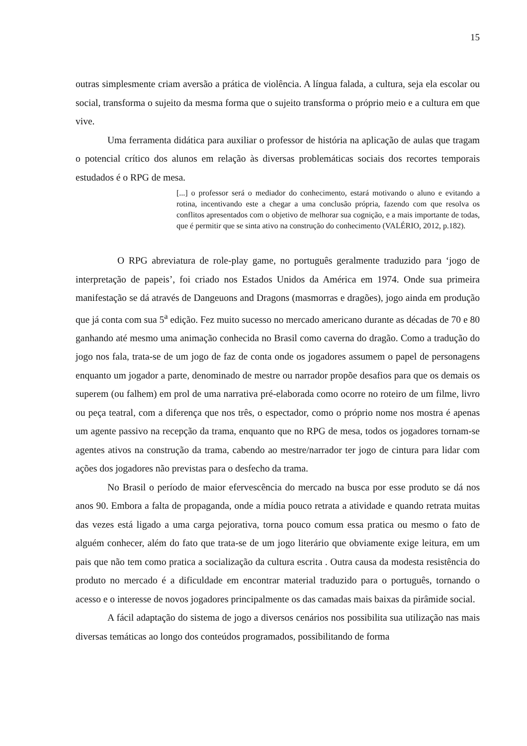15
outras simplesmente criam aversão a prática de violência. A língua falada, a cultura, seja ela escolar ou social, transforma o sujeito da mesma forma que o sujeito transforma o próprio meio e a cultura em que vive.
Uma ferramenta didática para auxiliar o professor de história na aplicação de aulas que tragam o potencial crítico dos alunos em relação às diversas problemáticas sociais dos recortes temporais estudados é o RPG de mesa.
[...] o professor será o mediador do conhecimento, estará motivando o aluno e evitando a rotina, incentivando este a chegar a uma conclusão própria, fazendo com que resolva os conflitos apresentados com o objetivo de melhorar sua cognição, e a mais importante de todas, que é permitir que se sinta ativo na construção do conhecimento (VALÉRIO, 2012, p.182).
O RPG abreviatura de role-play game, no português geralmente traduzido para ‘jogo de interpretação de papeis’, foi criado nos Estados Unidos da América em 1974. Onde sua primeira manifestação se dá através de Dangeuons and Dragons (masmorras e dragões), jogo ainda em produção que já conta com sua 5<sup>a</sup> edição. Fez muito sucesso no mercado americano durante as décadas de 70 e 80 ganhando até mesmo uma animação conhecida no Brasil como caverna do dragão. Como a tradução do jogo nos fala, trata-se de um jogo de faz de conta onde os jogadores assumem o papel de personagens enquanto um jogador a parte, denominado de mestre ou narrador propõe desafios para que os demais os superem (ou falhem) em prol de uma narrativa pré-elaborada como ocorre no roteiro de um filme, livro ou peça teatral, com a diferença que nos três, o espectador, como o próprio nome nos mostra é apenas um agente passivo na recepção da trama, enquanto que no RPG de mesa, todos os jogadores tornam-se agentes ativos na construção da trama, cabendo ao mestre/narrador ter jogo de cintura para lidar com ações dos jogadores não previstas para o desfecho da trama.
No Brasil o período de maior efervescência do mercado na busca por esse produto se dá nos anos 90. Embora a falta de propaganda, onde a mídia pouco retrata a atividade e quando retrata muitas das vezes está ligado a uma carga pejorativa, torna pouco comum essa pratica ou mesmo o fato de alguém conhecer, além do fato que trata-se de um jogo literário que obviamente exige leitura, em um pais que não tem como pratica a socialização da cultura escrita . Outra causa da modesta resistência do produto no mercado é a dificuldade em encontrar material traduzido para o português, tornando o acesso e o interesse de novos jogadores principalmente os das camadas mais baixas da pirâmide social.
A fácil adaptação do sistema de jogo a diversos cenários nos possibilita sua utilização nas mais diversas temáticas ao longo dos conteúdos programados, possibilitando de forma